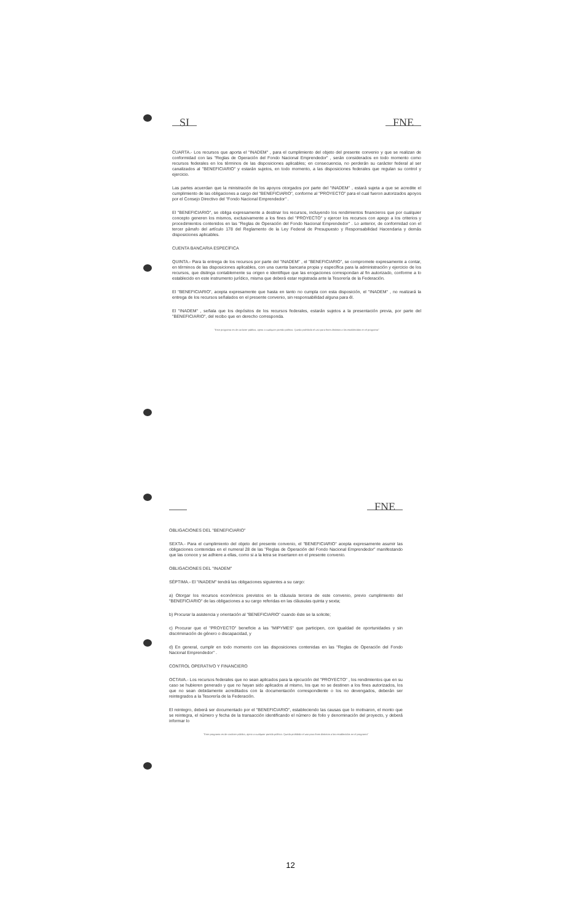SI FNE
CUARTA.- Los recursos que aporta el "INADEM" , para el cumplimiento del objeto del presente convenio y que se realizan de conformidad con las "Reglas de Operación del Fondo Nacional Emprendedor" , serán considerados en todo momento como recursos federales en los términos de las disposiciones aplicables; en consecuencia, no perderán su carácter federal al ser canalizados al "BENEFICIARIO" y estarán sujetos, en todo momento, a las disposiciones federales que regulan su control y ejercicio.
Las partes acuerdan que la ministración de los apoyos otorgados por parte del "INADEM" , estará sujeta a que se acredite el cumplimiento de las obligaciones a cargo del "BENEFICIARIO", conforme al "PROYECTO" para el cual fueron autorizados apoyos por el Consejo Directivo del "Fondo Nacional Emprendedor" .
El "BENEFICIARIO", se obliga expresamente a destinar los recursos, incluyendo los rendimientos financieros que por cualquier concepto generen los mismos, exclusivamente a los fines del "PROYECTO" y ejercer los recursos con apego a los criterios y procedimientos contenidos en las "Reglas de Operación del Fondo Nacional Emprendedor" . Lo anterior, de conformidad con el tercer párrafo del artículo 178 del Reglamento de la Ley Federal de Presupuesto y Responsabilidad Hacendaria y demás disposiciones aplicables.
CUENTA BANCARIA ESPECÍFICA
QUINTA.- Para la entrega de los recursos por parte del "INADEM" , el "BENEFICIARIO", se compromete expresamente a contar, en términos de las disposiciones aplicables, con una cuenta bancaria propia y específica para la administración y ejercicio de los recursos, que distinga contablemente su origen e identifique que las erogaciones correspondan al fin autorizado, conforme a lo establecido en este instrumento jurídico, misma que deberá estar registrada ante la Tesorería de la Federación.
El "BENEFICIARIO", acepta expresamente que hasta en tanto no cumpla con esta disposición, el "INADEM" , no realizará la entrega de los recursos señalados en el presente convenio, sin responsabilidad alguna para él.
El "INADEM" , señala que los depósitos de los recursos federales, estarán sujetos a la presentación previa, por parte del "BENEFICIARIO", del recibo que en derecho corresponda.
"Este programa es de carácter público, ajeno a cualquier partido político. Queda prohibido el uso para fines distintos a los establecidos en el programa"
FNE
OBLIGACIONES DEL "BENEFICIARIO"
SEXTA.- Para el cumplimiento del objeto del presente convenio, el "BENEFICIARIO" acepta expresamente asumir las obligaciones contenidas en el numeral 28 de las "Reglas de Operación del Fondo Nacional Emprendedor" manifestando que las conoce y se adhiere a ellas, como si a la letra se insertaren en el presente convenio.
OBLIGACIONES DEL "INADEM"
SÉPTIMA.- El "INADEM" tendrá las obligaciones siguientes a su cargo:
a) Otorgar los recursos económicos previstos en la cláusula tercera de este convenio, previo cumplimiento del "BENEFICIARIO" de las obligaciones a su cargo referidas en las cláusulas quinta y sexta;
b) Procurar la asistencia y orientación al "BENEFICIARIO" cuando éste se la solicite;
c) Procurar que el "PROYECTO" beneficie a las "MIPYMES" que participen, con igualdad de oportunidades y sin discriminación de género o discapacidad, y
d) En general, cumplir en todo momento con las disposiciones contenidas en las "Reglas de Operación del Fondo Nacional Emprendedor" .
CONTROL OPERATIVO Y FINANCIERO
OCTAVA.- Los recursos federales que no sean aplicados para la ejecución del "PROYECTO" , los rendimientos que en su caso se hubieren generado y que no hayan sido aplicados al mismo, los que no se destinen a los fines autorizados, los que no sean debidamente acreditados con la documentación correspondiente o los no devengados, deberán ser reintegrados a la Tesorería de la Federación.
El reintegro, deberá ser documentado por el "BENEFICIARIO", estableciendo las causas que lo motivaron, el monto que se reintegra, el número y fecha de la transacción identificando el número de folio y denominación del proyecto, y deberá informar lo
"Este programa es de carácter público, ajeno a cualquier partido político. Queda prohibido el uso para fines distintos a los establecidos en el programa"
12